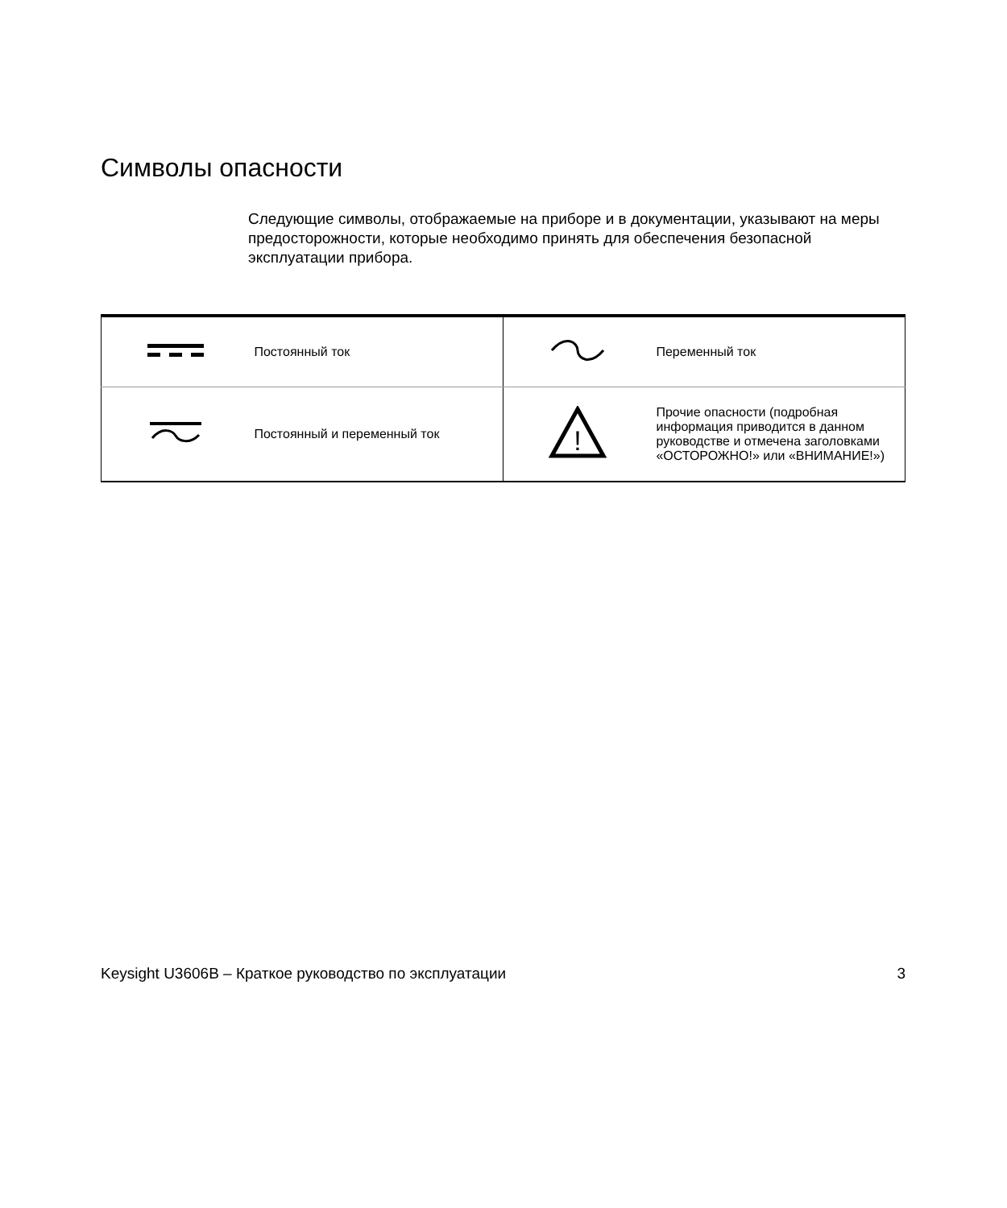Символы опасности
Следующие символы, отображаемые на приборе и в документации, указывают на меры предосторожности, которые необходимо принять для обеспечения безопасной эксплуатации прибора.
| | Постоянный ток | | Переменный ток |
| | Постоянный и переменный ток | ! | Прочие опасности (подробная информация приводится в данном руководстве и отмечена заголовками «ОСТОРОЖНО!» или «ВНИМАНИЕ!») |
Keysight U3606B – Краткое руководство по эксплуатации 3